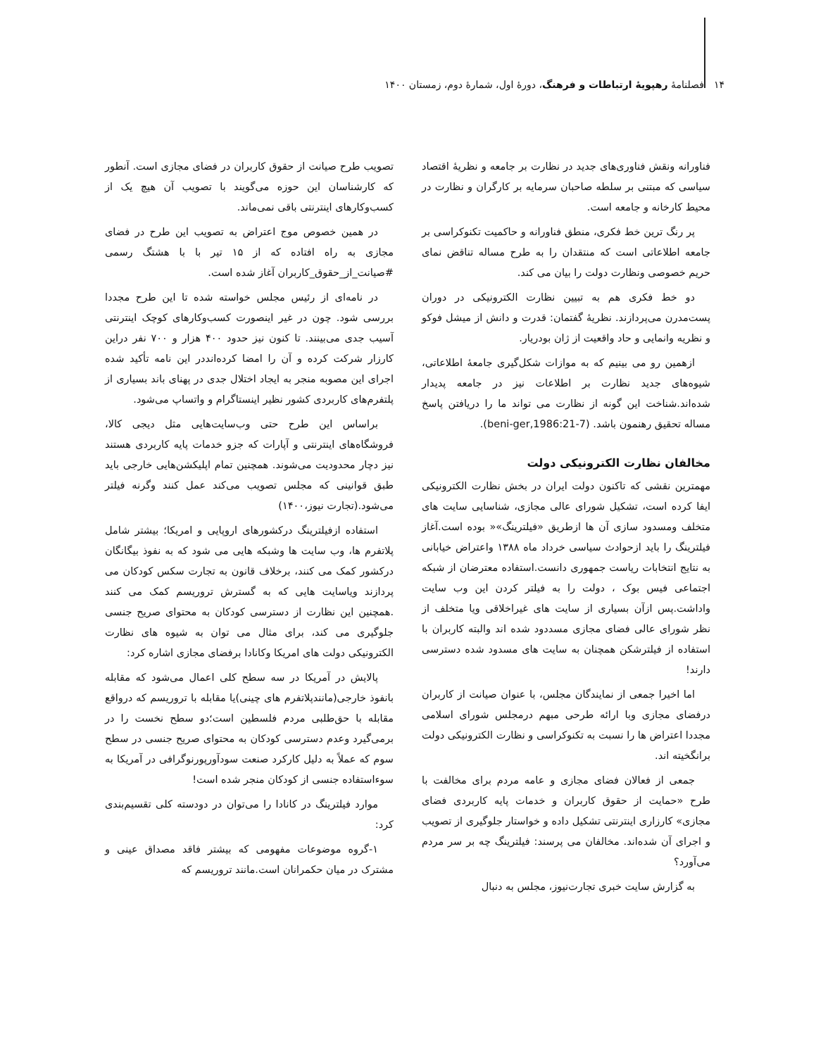۱۴ فصلنامهٔ رهپویهٔ ارتباطات و فرهنگ، دورهٔ اول، شمارهٔ دوم، زمستان ۱۴۰۰
فناورانه ونقش فناوری‌های جدید در نظارت بر جامعه و نظریهٔ اقتصاد سیاسی که مبتنی بر سلطه صاحبان سرمایه بر کارگران و نظارت در محیط کارخانه و جامعه است.
پر رنگ ترین خط فکری، منطق فناورانه و حاکمیت تکنوکراسی بر جامعه اطلاعاتی است که منتقدان را به طرح مساله تناقض نمای حریم خصوصی ونظارت دولت را بیان می کند.
دو خط فکری هم به تبیین نظارت الکترونیکی در دوران پست‌مدرن می‌پردازند. نظریهٔ گفتمان: قدرت و دانش از میشل فوکو و نظریه وانمایی و حاد واقعیت از ژان بودریار.
ازهمین رو می بینیم که به موازات شکل‌گیری جامعهٔ اطلاعاتی، شیوه‌های جدید نظارت بر اطلاعات نیز در جامعه پدیدار شده‌اند.شناخت این گونه از نظارت می تواند ما را دریافتن پاسخ مساله تحقیق رهنمون باشد. (beni-ger,1986:21-7).
مخالفان نظارت الکترونیکی دولت
مهمترین نقشی که تاکنون دولت ایران در بخش نظارت الکترونیکی ایفا کرده است، تشکیل شورای عالی مجازی، شناسایی سایت های متخلف ومسدود سازی آن ها ازطریق «فیلترینگ»« بوده است.آغاز فیلترینگ را باید ازحوادث سیاسی خرداد ماه ۱۳۸۸ واعتراض خیابانی به نتایج انتخابات ریاست جمهوری دانست.استفاده معترضان از شبکه اجتماعی فیس بوک ، دولت را به فیلتر کردن این وب سایت واداشت.پس ازآن بسیاری از سایت های غیراخلاقی ویا متخلف از نظر شورای عالی فضای مجازی مسددود شده اند والبته کاربران با استفاده از فیلترشکن همچنان به سایت های مسدود شده دسترسی دارند!
اما اخیرا جمعی از نمایندگان مجلس، با عنوان صیانت از کاربران درفضای مجازی وبا ارائه طرحی مبهم درمجلس شورای اسلامی مجددا اعتراض ها را نسبت به تکنوکراسی و نظارت الکترونیکی دولت برانگخیته اند.
جمعی از فعالان فضای مجازی و عامه مردم برای مخالفت با طرح «حمایت از حقوق کاربران و خدمات پایه کاربردی فضای مجازی» کارزاری اینترنتی تشکیل داده و خواستار جلوگیری از تصویب و اجرای آن شده‌اند. مخالفان می پرسند: فیلترینگ چه بر سر مردم می‌آورد؟
به گزارش سایت خبری تجارت‌نیوز، مجلس به دنبال
تصویب طرح صیانت از حقوق کاربران در فضای مجازی است. آنطور که کارشناسان این حوزه می‌گویند با تصویب آن هیچ یک از کسب‌وکارهای اینترنتی باقی نمی‌ماند.
در همین خصوص موج اعتراض به تصویب این طرح در فضای مجازی به راه افتاده که از ۱۵ تیر با با هشتگ رسمی #صیانت_از_حقوق_کاربران آغاز شده است.
در نامه‌ای از رئیس مجلس خواسته شده تا این طرح مجددا بررسی شود. چون در غیر اینصورت کسب‌وکارهای کوچک اینترنتی آسیب جدی می‌بینند. تا کنون نیز حدود ۴۰۰ هزار و ۷۰۰ نفر دراین کارزار شرکت کرده و آن را امضا کرده‌انددر این نامه تأکید شده اجرای این مصوبه منجر به ایجاد اختلال جدی در پهنای باند بسیاری از پلتفرم‌های کاربردی کشور نظیر اینستاگرام و واتساپ می‌شود.
براساس این طرح حتی وب‌سایت‌هایی مثل دیجی کالا، فروشگاه‌های اینترنتی و آپارات که جزو خدمات پایه کاربردی هستند نیز دچار محدودیت می‌شوند. همچنین تمام اپلیکشن‌هایی خارجی باید طبق قوانینی که مجلس تصویب می‌کند عمل کنند وگرنه فیلتر می‌شود.(تجارت نیوز،۱۴۰۰)
استفاده ازفیلترینگ درکشورهای اروپایی و امریکا؛ بیشتر شامل پلاتفرم ها، وب سایت ها وشبکه هایی می شود که به نفوذ بیگانگان درکشور کمک می کنند، برخلاف قانون به تجارت سکس کودکان می پردازند ویاسایت هایی که به گسترش تروریسم کمک می کنند .همچنین این نظارت از دسترسی کودکان به محتوای صریح جنسی جلوگیری می کند، برای مثال می توان به شیوه های نظارت الکترونیکی دولت های امریکا وکانادا برفضای مجازی اشاره کرد:
پالایش در آمریکا در سه سطح کلی اعمال می‌شود که مقابله بانفوذ خارجی(مانندپلاتفرم های چینی)یا مقابله با تروریسم که درواقع مقابله با حق‌طلبی مردم فلسطین است؛دو سطح نخست را در برمی‌گیرد وعدم دسترسی کودکان به محتوای صریح جنسی در سطح سوم که عملاً به دلیل کارکرد صنعت سودآورپورنوگرافی در آمریکا به سوءاستفاده جنسی از کودکان منجر شده است!
موارد فیلترینگ در کانادا را می‌توان در دودسته کلی تقسیم‌بندی کرد:
۱-گروه موضوعات مفهومی که بیشتر فاقد مصداق عینی و مشترک در میان حکمرانان است.مانند تروریسم که